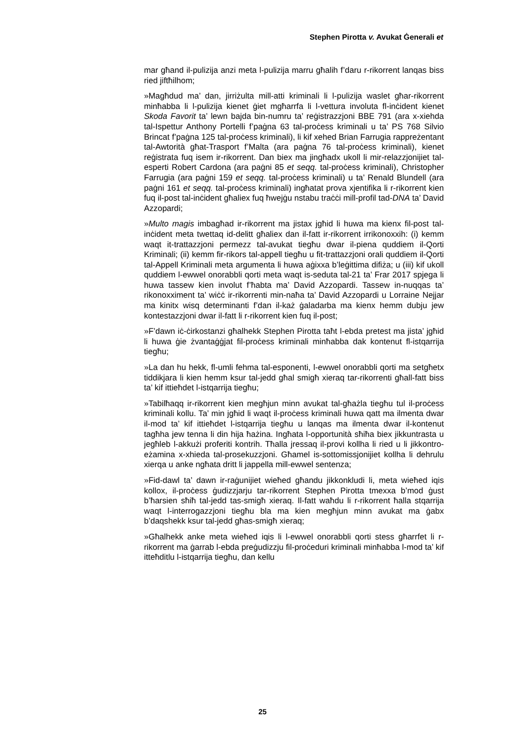Stephen Pirotta v. Avukat Ġenerali et
mar għand il-pulizija anzi meta l-pulizija marru għalih f’daru r-rikorrent lanqas biss ried jiftħilhom;
»Magħdud ma’ dan, jirriżulta mill-atti kriminali li l-pulizija waslet għar-rikorrent minħabba li l-pulizija kienet ġiet mgħarrfa li l-vettura involuta fl-inċident kienet Skoda Favorit ta’ lewn bajda bin-numru ta’ reġistrazzjoni BBE 791 (ara x-xiehda tal-Ispettur Anthony Portelli f’paġna 63 tal-proċess kriminali u ta’ PS 768 Silvio Brincat f’paġna 125 tal-proċess kriminali), li kif xehed Brian Farrugia rappreżentant tal-Awtorità għat-Trasport f’Malta (ara paġna 76 tal-proċess kriminali), kienet reġistrata fuq isem ir-rikorrent. Dan biex ma jingħadx ukoll li mir-relazzjonijiet tal-esperti Robert Cardona (ara paġni 85 et seqq. tal-proċess kriminali), Christopher Farrugia (ara paġni 159 et seqq. tal-proċess kriminali) u ta’ Renald Blundell (ara paġni 161 et seqq. tal-proċess kriminali) ingħatat prova xjentifika li r-rikorrent kien fuq il-post tal-inċident għaliex fuq ħwejġu nstabu traċċi mill-profil tad-DNA ta’ David Azzopardi;
»Multo magis imbagħad ir-rikorrent ma jistax jgħid li huwa ma kienx fil-post tal-inċident meta twettaq id-delitt għaliex dan il-fatt ir-rikorrent irrikonoxxih: (i) kemm waqt it-trattazzjoni permezz tal-avukat tiegħu dwar il-piena quddiem il-Qorti Kriminali; (ii) kemm fir-rikors tal-appell tiegħu u fit-trattazzjoni orali quddiem il-Qorti tal-Appell Kriminali meta argumenta li huwa aġixxa b’leġittima difiża; u (iii) kif ukoll quddiem l-ewwel onorabbli qorti meta waqt is-seduta tal-21 ta’ Frar 2017 spjega li huwa tassew kien involut f’ħabta ma’ David Azzopardi. Tassew in-nuqqas ta’ rikonoxximent ta’ wiċċ ir-rikorrenti min-naħa ta’ David Azzopardi u Lorraine Nejjar ma kinitx wisq determinanti f’dan il-każ ġaladarba ma kienx hemm dubju jew kontestazzjoni dwar il-fatt li r-rikorrent kien fuq il-post;
»F’dawn iċ-ċirkostanzi għalhekk Stephen Pirotta taħt l-ebda pretest ma jista’ jgħid li huwa ġie żvantaġġjat fil-proċess kriminali minħabba dak kontenut fl-istqarrija tiegħu;
»La dan hu hekk, fl-umli fehma tal-esponenti, l-ewwel onorabbli qorti ma setgħetx tiddikjara li kien hemm ksur tal-jedd għal smigħ xieraq tar-rikorrenti għall-fatt biss ta’ kif ittieħdet l-istqarrija tiegħu;
»Tabilħaqq ir-rikorrent kien megħjun minn avukat tal-għażla tiegħu tul il-proċess kriminali kollu. Ta’ min jgħid li waqt il-proċess kriminali huwa qatt ma ilmenta dwar il-mod ta’ kif ittieħdet l-istqarrija tiegħu u lanqas ma ilmenta dwar il-kontenut tagħha jew tenna li din hija ħażina. Ingħata l-opportunità sħiħa biex jikkuntrasta u jegħleb l-akkużi proferiti kontrih. Tħalla jressaq il-provi kollha li ried u li jikkontro-eżamina x-xhieda tal-prosekuzzjoni. Għamel is-sottomissjonijiet kollha li dehrulu xierqa u anke ngħata dritt li jappella mill-ewwel sentenza;
»Fid-dawl ta’ dawn ir-raġunijiet wieħed għandu jikkonkludi li, meta wieħed iqis kollox, il-proċess ġudizzjarju tar-rikorrent Stephen Pirotta tmexxa b’mod ġust b’ħarsien sħiħ tal-jedd tas-smigħ xieraq. Il-fatt waħdu li r-rikorrent ħalla stqarrija waqt l-interrogazzjoni tiegħu bla ma kien megħjun minn avukat ma ġabx b’daqshekk ksur tal-jedd għas-smigħ xieraq;
»Għalhekk anke meta wieħed iqis li l-ewwel onorabbli qorti stess għarrfet li r-rikorrent ma ġarrab l-ebda preġudizzju fil-proċeduri kriminali minħabba l-mod ta’ kif itteħditlu l-istqarrija tiegħu, dan kellu
25